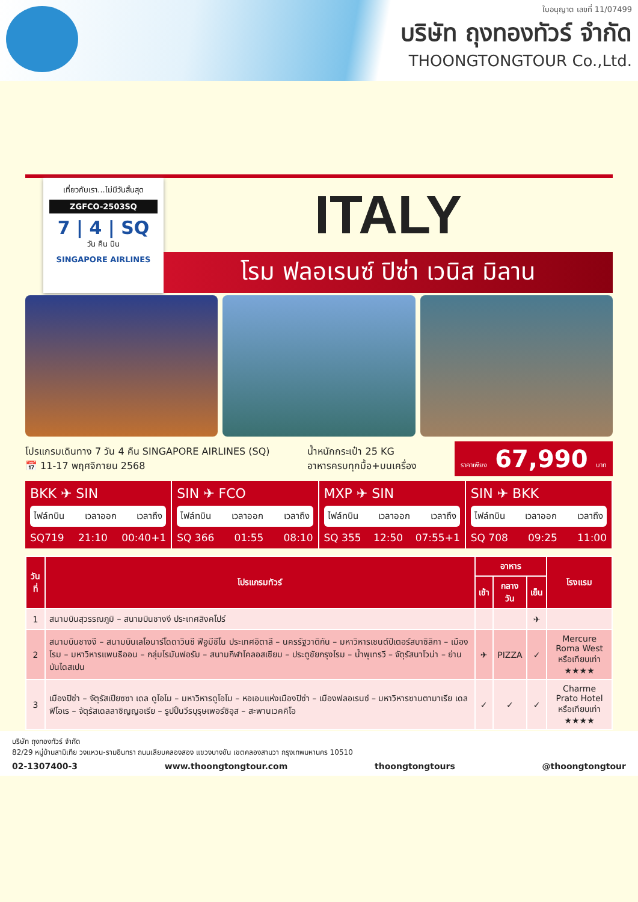ใบอนุญาต เลขที่ 11/07499
บริษัท ถุงทองทัวร์ จำกัด
THOONGTONGTOUR Co.,Ltd.
เที่ยวกับเรา...ไม่มีวันสิ้นสุด
ZGFCO-2503SQ
7 | 4 | SQ
วัน คืน บิน
SINGAPORE AIRLINES
ITALY
โรม ฟลอเรนซ์ ปิซ่า เวนิส มิลาน
โปรแกรมเดินทาง 7 วัน 4 คืน SINGAPORE AIRLINES (SQ)
📅 11-17 พฤศจิกายน 2568
น้ำหนักกระเป๋า 25 KG
อาหารครบทุกมื้อ+บนเครื่อง
ราคาเพียง 67,990 บาท
BKK ✈ SIN
ไฟล์ทบิน เวลาออก เวลาถึง
SQ719 21:10 00:40+1
SIN ✈ FCO
ไฟล์ทบิน เวลาออก เวลาถึง
SQ 366 01:55 08:10
MXP ✈ SIN
ไฟล์ทบิน เวลาออก เวลาถึง
SQ 355 12:50 07:55+1
SIN ✈ BKK
ไฟล์ทบิน เวลาออก เวลาถึง
SQ 708 09:25 11:00
| วันที่ | โปรแกรมทัวร์ | อาหาร | | | โรงแรม |
| --- | --- | --- | --- | --- | --- |
| | | เช้า | กลางวัน | เย็น | |
| 1 | สนามบินสุวรรณภูมิ – สนามบินชางงี ประเทศสิงคโปร์ | | | ✈ | |
| 2 | สนามบินชางงี – สนามบินเลโอนาร์โดดาวินชี ฟีอูมีชีโน ประเทศอิตาลี – นครรัฐวาติกัน – มหาวิหารเซนต์ปีเตอร์สบาซิลิกา – เมืองโรม – มหาวิหารแพนธีออน – กลุ่มโรมันฟอรัม – สนามกีฬาโคลอสเซียม – ประตูชัยกรุงโรม – น้ำพุเทรวี – จัตุรัสนาโวน่า – ย่านบันไดสเปน | ✈ | PIZZA | ✓ | Mercure Roma West หรือเทียบเท่า ★★★★ |
| 3 | เมืองปิซ่า – จัตุรัสเปียซซา เดล ดูโอโม – มหาวิหารดูโอโม – หอเอนแห่งเมืองปิซ่า – เมืองฟลอเรนซ์ – มหาวิหารซานตามาเรีย เดล ฟิโอเร – จัตุรัสเดลลาซิญญอเรีย – รูปปั้นวีรบุรุษเพอร์ซิอุส – สะพานเวคคิโอ | ✓ | ✓ | ✓ | Charme Prato Hotel หรือเทียบเท่า ★★★★ |
บริษัท ถุงทองทัวร์ จำกัด
82/29 หมู่บ้านสามิเทีย วงแหวน-รามอินทรา ถนนเลียบคลองสอง แขวงบางชัน เขตคลองสามวา กรุงเทพมหานคร 10510
02-1307400-3 www.thoongtongtour.com thoongtongtours @thoongtongtour